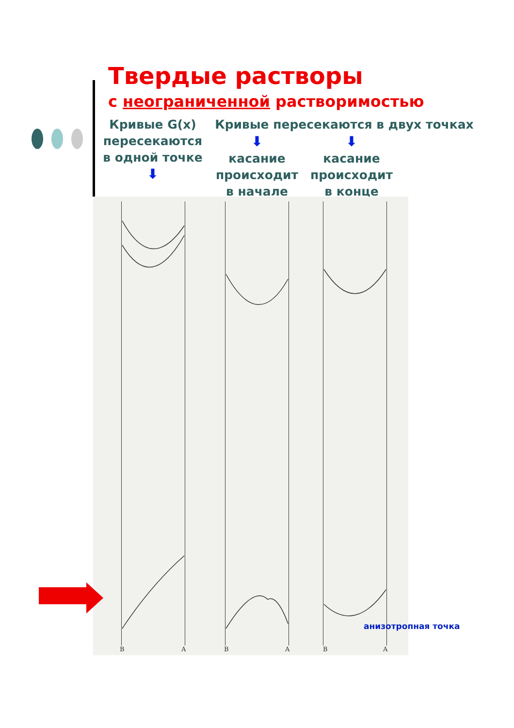Твердые растворы
с неограниченной растворимостью
Кривые G(x) пересекаются в одной точке
⬇
Кривые пересекаются в двух точках
⬇
касание происходит в начале
⬇
касание происходит в конце
B A B A B A
анизотропная точка